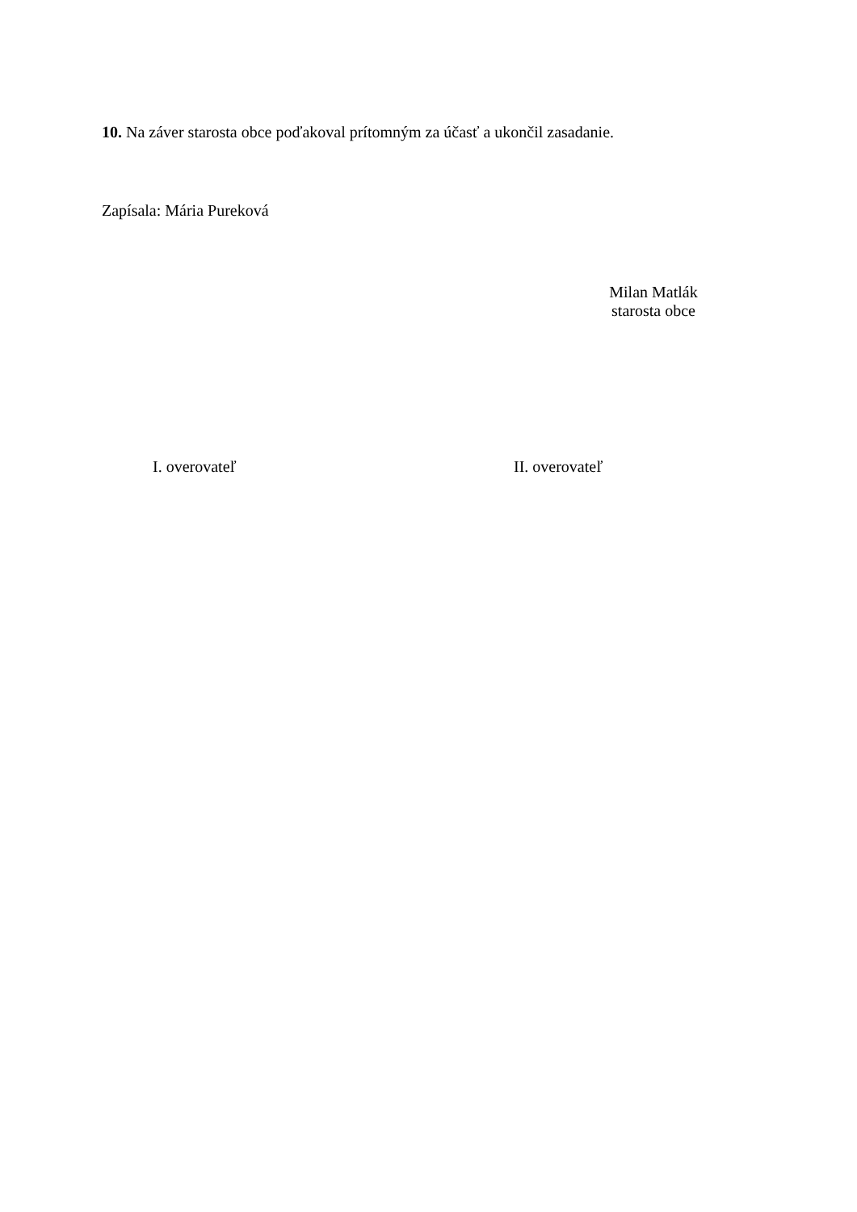10. Na záver starosta obce poďakoval prítomným za účasť a ukončil zasadanie.
Zapísala: Mária Pureková
Milan Matlák
starosta obce
I. overovateľ II. overovateľ